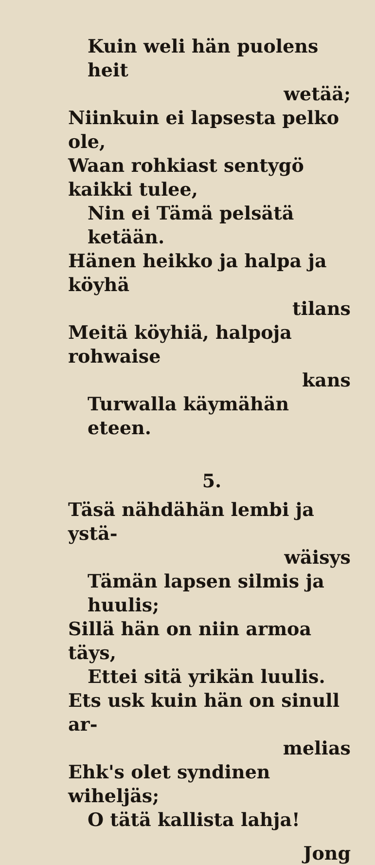Kuin weli hän puolens heit
wetää;
Niinkuin ei lapsesta pelko ole,
Waan rohkiast sentygö kaikki tulee,
Nin ei Tämä pelsätä ketään.
Hänen heikko ja halpa ja köyhä
tilans
Meitä köyhiä, halpoja rohwaise
kans
Turwalla käymähän eteen.
5.
Täsä nähdähän lembi ja ystä-
wäisys
Tämän lapsen silmis ja huulis;
Sillä hän on niin armoa täys,
Ettei sitä yrikän luulis.
Ets usk kuin hän on sinull ar-
melias
Ehk's olet syndinen wiheljäs;
O tätä kallista lahja!
Jong